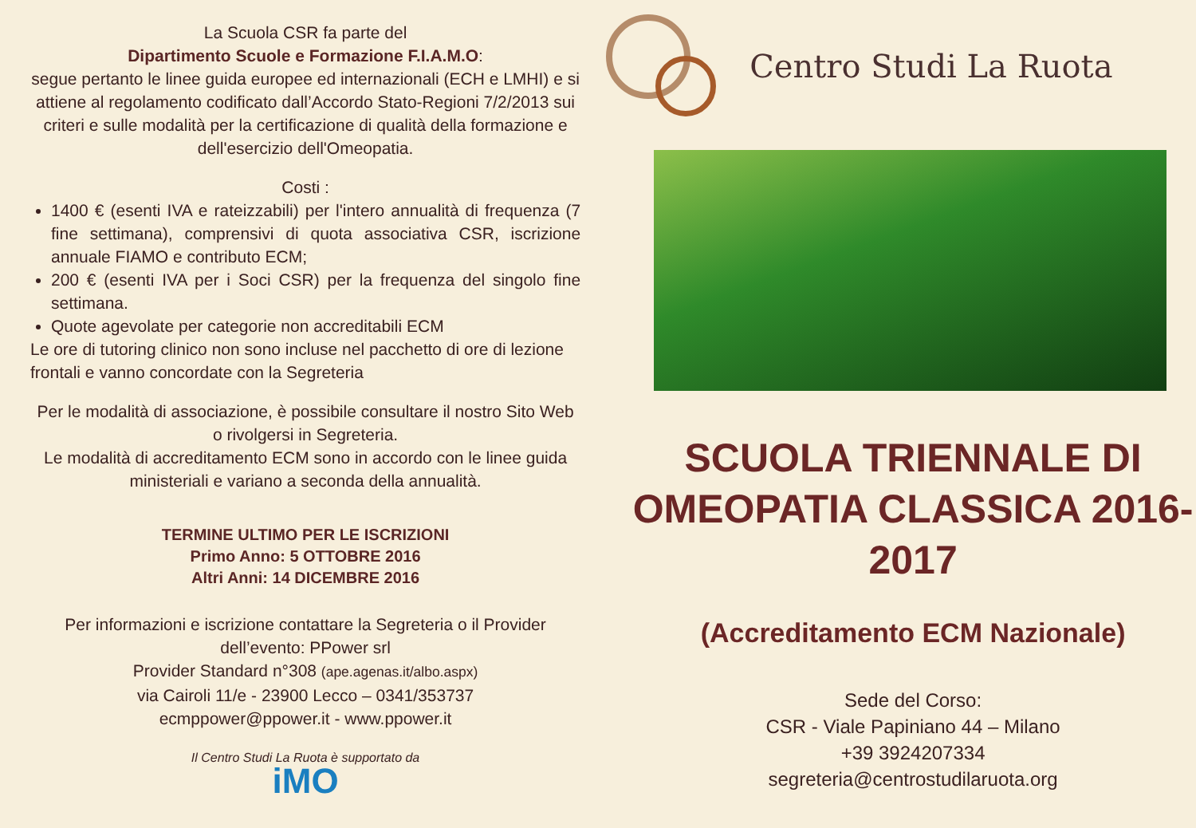La Scuola CSR fa parte del
Dipartimento Scuole e Formazione F.I.A.M.O:
segue pertanto le linee guida europee ed internazionali (ECH e LMHI) e si attiene al regolamento codificato dall’Accordo Stato-Regioni 7/2/2013 sui criteri e sulle modalità per la certificazione di qualità della formazione e dell'esercizio dell'Omeopatia.
Costi :
1400 € (esenti IVA e rateizzabili) per l'intero annualità di frequenza (7 fine settimana), comprensivi di quota associativa CSR, iscrizione annuale FIAMO e contributo ECM;
200 € (esenti IVA per i Soci CSR) per la frequenza del singolo fine settimana.
Quote agevolate per categorie non accreditabili ECM
Le ore di tutoring clinico non sono incluse nel pacchetto di ore di lezione frontali e vanno concordate con la Segreteria
Per le modalità di associazione, è possibile consultare il nostro Sito Web o rivolgersi in Segreteria.
Le modalità di accreditamento ECM sono in accordo con le linee guida ministeriali e variano a seconda della annualità.
TERMINE ULTIMO PER LE ISCRIZIONI
Primo Anno: 5 OTTOBRE 2016
Altri Anni: 14 DICEMBRE 2016
Per informazioni e iscrizione contattare la Segreteria o il Provider dell’evento: PPower srl
Provider Standard n°308 (ape.agenas.it/albo.aspx)
via Cairoli 11/e - 23900 Lecco – 0341/353737
ecmppower@ppower.it - www.ppower.it
Il Centro Studi La Ruota è supportato da
iMO
Centro Studi La Ruota
SCUOLA TRIENNALE DI OMEOPATIA CLASSICA 2016-2017
(Accreditamento ECM Nazionale)
Sede del Corso:
CSR - Viale Papiniano 44 – Milano
+39 3924207334
segreteria@centrostudilaruota.org